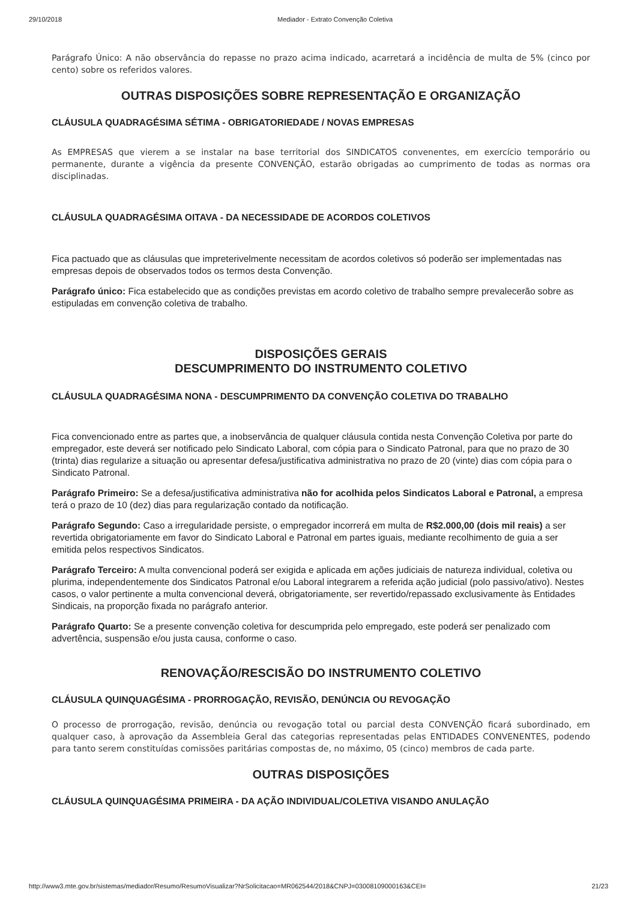29/10/2018 Mediador - Extrato Convenção Coletiva
Parágrafo Único: A não observância do repasse no prazo acima indicado, acarretará a incidência de multa de 5% (cinco por cento) sobre os referidos valores.
OUTRAS DISPOSIÇÕES SOBRE REPRESENTAÇÃO E ORGANIZAÇÃO
CLÁUSULA QUADRAGÉSIMA SÉTIMA - OBRIGATORIEDADE / NOVAS EMPRESAS
As EMPRESAS que vierem a se instalar na base territorial dos SINDICATOS convenentes, em exercício temporário ou permanente, durante a vigência da presente CONVENÇÃO, estarão obrigadas ao cumprimento de todas as normas ora disciplinadas.
CLÁUSULA QUADRAGÉSIMA OITAVA - DA NECESSIDADE DE ACORDOS COLETIVOS
Fica pactuado que as cláusulas que impreterivelmente necessitam de acordos coletivos só poderão ser implementadas nas empresas depois de observados todos os termos desta Convenção.
Parágrafo único: Fica estabelecido que as condições previstas em acordo coletivo de trabalho sempre prevalecerão sobre as estipuladas em convenção coletiva de trabalho.
DISPOSIÇÕES GERAIS
DESCUMPRIMENTO DO INSTRUMENTO COLETIVO
CLÁUSULA QUADRAGÉSIMA NONA - DESCUMPRIMENTO DA CONVENÇÃO COLETIVA DO TRABALHO
Fica convencionado entre as partes que, a inobservância de qualquer cláusula contida nesta Convenção Coletiva por parte do empregador, este deverá ser notificado pelo Sindicato Laboral, com cópia para o Sindicato Patronal, para que no prazo de 30 (trinta) dias regularize a situação ou apresentar defesa/justificativa administrativa no prazo de 20 (vinte) dias com cópia para o Sindicato Patronal.
Parágrafo Primeiro: Se a defesa/justificativa administrativa não for acolhida pelos Sindicatos Laboral e Patronal, a empresa terá o prazo de 10 (dez) dias para regularização contado da notificação.
Parágrafo Segundo: Caso a irregularidade persiste, o empregador incorrerá em multa de R$2.000,00 (dois mil reais) a ser revertida obrigatoriamente em favor do Sindicato Laboral e Patronal em partes iguais, mediante recolhimento de guia a ser emitida pelos respectivos Sindicatos.
Parágrafo Terceiro: A multa convencional poderá ser exigida e aplicada em ações judiciais de natureza individual, coletiva ou plurima, independentemente dos Sindicatos Patronal e/ou Laboral integrarem a referida ação judicial (polo passivo/ativo). Nestes casos, o valor pertinente a multa convencional deverá, obrigatoriamente, ser revertido/repassado exclusivamente às Entidades Sindicais, na proporção fixada no parágrafo anterior.
Parágrafo Quarto: Se a presente convenção coletiva for descumprida pelo empregado, este poderá ser penalizado com advertência, suspensão e/ou justa causa, conforme o caso.
RENOVAÇÃO/RESCISÃO DO INSTRUMENTO COLETIVO
CLÁUSULA QUINQUAGÉSIMA - PRORROGAÇÃO, REVISÃO, DENÚNCIA OU REVOGAÇÃO
O processo de prorrogação, revisão, denúncia ou revogação total ou parcial desta CONVENÇÃO ficará subordinado, em qualquer caso, à aprovação da Assembleia Geral das categorias representadas pelas ENTIDADES CONVENENTES, podendo para tanto serem constituídas comissões paritárias compostas de, no máximo, 05 (cinco) membros de cada parte.
OUTRAS DISPOSIÇÕES
CLÁUSULA QUINQUAGÉSIMA PRIMEIRA - DA AÇÃO INDIVIDUAL/COLETIVA VISANDO ANULAÇÃO
http://www3.mte.gov.br/sistemas/mediador/Resumo/ResumoVisualizar?NrSolicitacao=MR062544/2018&CNPJ=03008109000163&CEI= 21/23